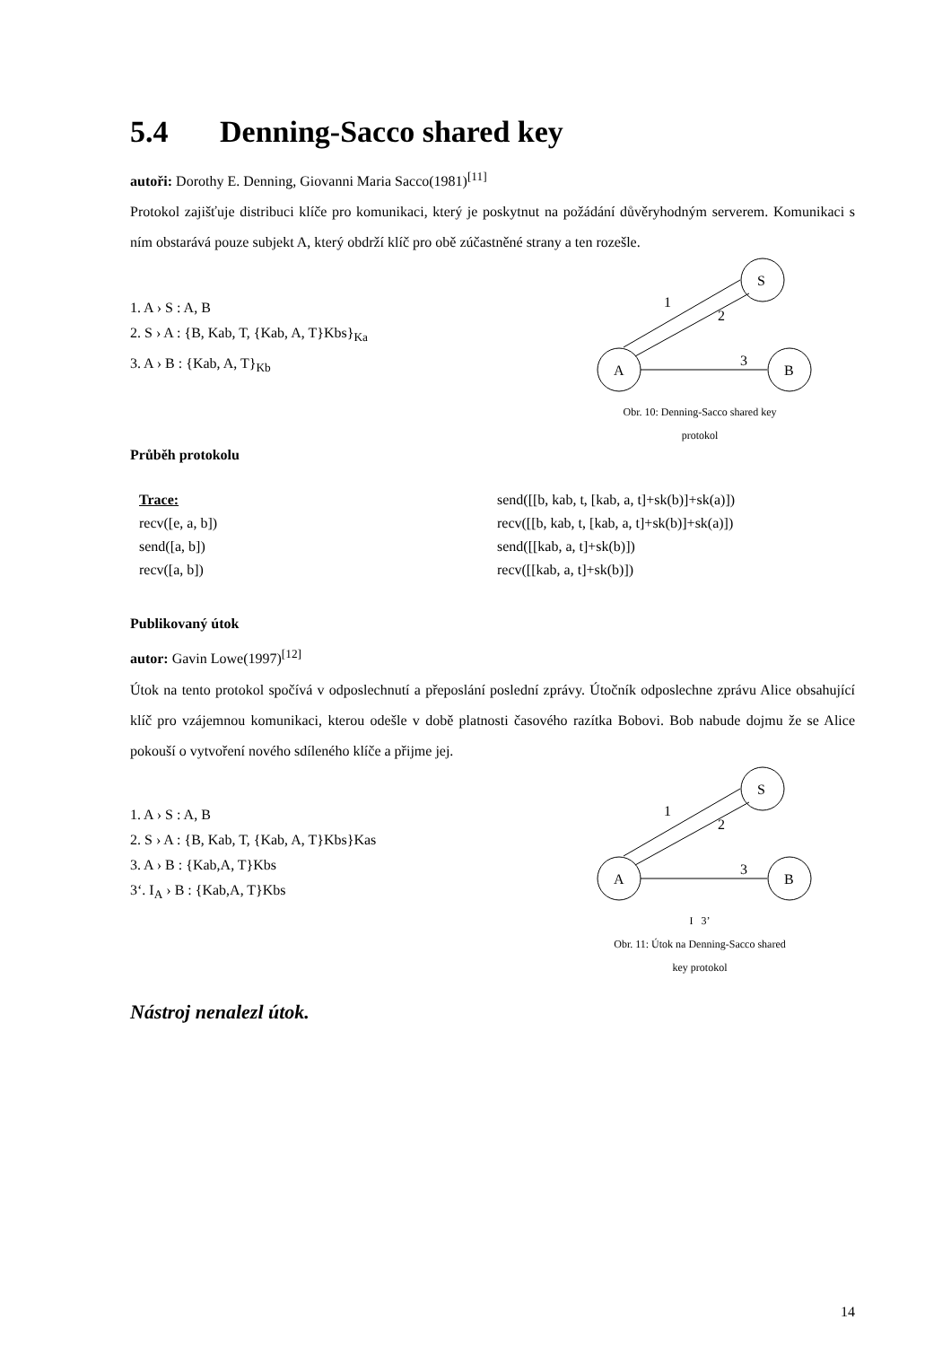5.4 Denning-Sacco shared key
autoři: Dorothy E. Denning, Giovanni Maria Sacco(1981)<sup>[11]</sup>
Protokol zajišťuje distribuci klíče pro komunikaci, který je poskytnut na požádání důvěryhodným serverem. Komunikaci s ním obstarává pouze subjekt A, který obdrží klíč pro obě zúčastněné strany a ten rozešle.
1. A › S : A, B
2. S › A : {B, Kab, T, {Kab, A, T}Kbs}<sub>Ka</sub>
3. A › B : {Kab, A, T}<sub>Kb</sub>
S
A
B
1
2
3
Obr. 10: Denning-Sacco shared key
protokol
Průběh protokolu
Trace:
recv([e, a, b])
send([a, b])
recv([a, b])
send([[b, kab, t, [kab, a, t]+sk(b)]+sk(a)])
recv([[b, kab, t, [kab, a, t]+sk(b)]+sk(a)])
send([[kab, a, t]+sk(b)])
recv([[kab, a, t]+sk(b)])
Publikovaný útok
autor: Gavin Lowe(1997)<sup>[12]</sup>
Útok na tento protokol spočívá v odposlechnutí a přeposlání poslední zprávy. Útočník odposlechne zprávu Alice obsahující klíč pro vzájemnou komunikaci, kterou odešle v době platnosti časového razítka Bobovi. Bob nabude dojmu že se Alice pokouší o vytvoření nového sdíleného klíče a přijme jej.
1. A › S : A, B
2. S › A : {B, Kab, T, {Kab, A, T}Kbs}Kas
3. A › B : {Kab,A, T}Kbs
3‘. I<sub>A</sub> › B : {Kab,A, T}Kbs
S
A
B
1
2
3
I 3’
Obr. 11: Útok na Denning-Sacco shared
key protokol
Nástroj nenalezl útok.
14